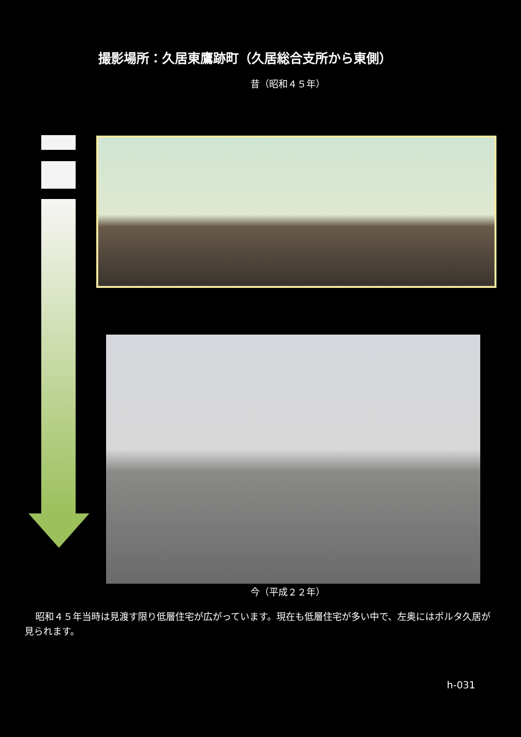撮影場所：久居東鷹跡町（久居総合支所から東側）
昔（昭和４５年）
今（平成２２年）
昭和４５年当時は見渡す限り低層住宅が広がっています。現在も低層住宅が多い中で、左奥にはポルタ久居が見られます。
h-031